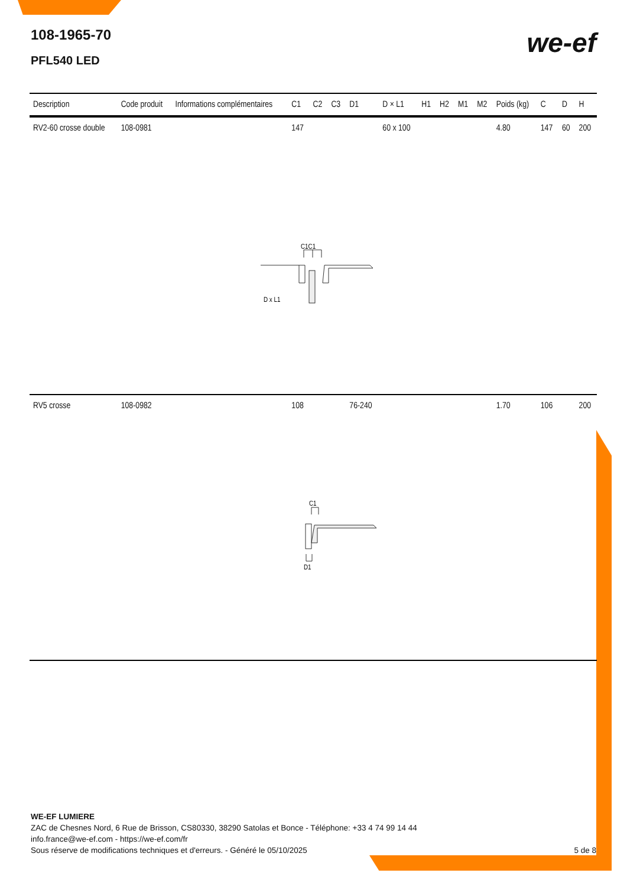108-1965-70
PFL540 LED
we-ef
| Description | Code produit | Informations complémentaires | C1 | C2 | C3 | D1 | D × L1 | H1 | H2 | M1 | M2 | Poids (kg) | C | D | H |
| --- | --- | --- | --- | --- | --- | --- | --- | --- | --- | --- | --- | --- | --- | --- | --- |
| RV2-60 crosse double | 108-0981 | | 147 | | | | 60 x 100 | | | | | 4.80 | 147 | 60 | 200 |
| C1C1 D x L1 | | | | | | | | | | | | | | | |
| RV5 crosse | 108-0982 | | 108 | | | 76-240 | | | | | | 1.70 | 106 | | 200 |
| C1 D1 | | | | | | | | | | | | | | | |
WE-EF LUMIERE
ZAC de Chesnes Nord, 6 Rue de Brisson, CS80330, 38290 Satolas et Bonce - Téléphone: +33 4 74 99 14 44
info.france@we-ef.com - https://we-ef.com/fr
Sous réserve de modifications techniques et d'erreurs. - Généré le 05/10/2025 5 de 8